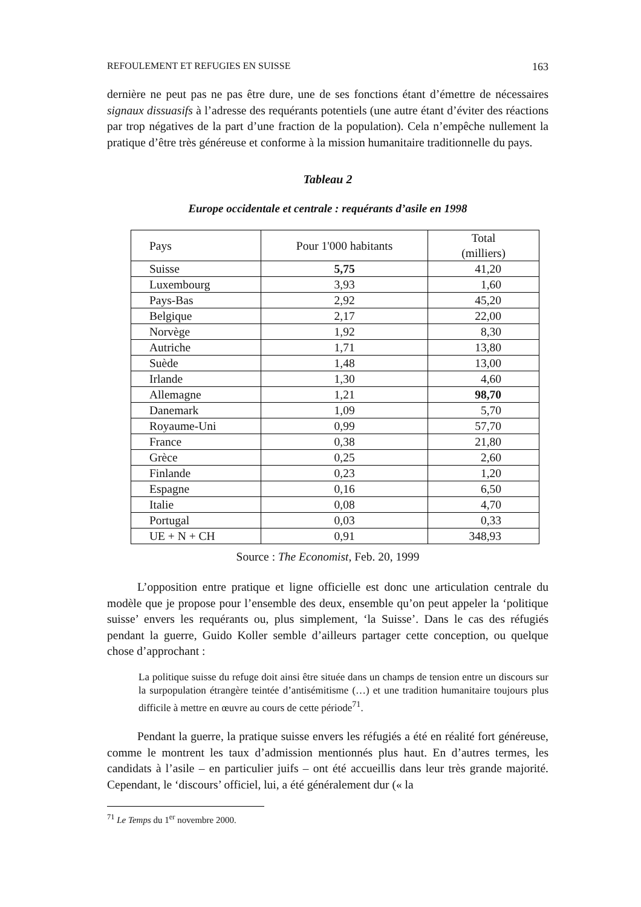REFOULEMENT ET REFUGIES EN SUISSE 163
dernière ne peut pas ne pas être dure, une de ses fonctions étant d’émettre de nécessaires signaux dissuasifs à l’adresse des requérants potentiels (une autre étant d’éviter des réactions par trop négatives de la part d’une fraction de la population). Cela n’empêche nullement la pratique d’être très généreuse et conforme à la mission humanitaire traditionnelle du pays.
Tableau 2
Europe occidentale et centrale : requérants d’asile en 1998
| Pays | Pour 1'000 habitants | Total (milliers) |
| --- | --- | --- |
| Suisse | 5,75 | 41,20 |
| Luxembourg | 3,93 | 1,60 |
| Pays-Bas | 2,92 | 45,20 |
| Belgique | 2,17 | 22,00 |
| Norvège | 1,92 | 8,30 |
| Autriche | 1,71 | 13,80 |
| Suède | 1,48 | 13,00 |
| Irlande | 1,30 | 4,60 |
| Allemagne | 1,21 | 98,70 |
| Danemark | 1,09 | 5,70 |
| Royaume-Uni | 0,99 | 57,70 |
| France | 0,38 | 21,80 |
| Grèce | 0,25 | 2,60 |
| Finlande | 0,23 | 1,20 |
| Espagne | 0,16 | 6,50 |
| Italie | 0,08 | 4,70 |
| Portugal | 0,03 | 0,33 |
| UE + N + CH | 0,91 | 348,93 |
Source : The Economist, Feb. 20, 1999
L’opposition entre pratique et ligne officielle est donc une articulation centrale du modèle que je propose pour l’ensemble des deux, ensemble qu’on peut appeler la ‘politique suisse’ envers les requérants ou, plus simplement, ‘la Suisse’. Dans le cas des réfugiés pendant la guerre, Guido Koller semble d’ailleurs partager cette conception, ou quelque chose d’approchant :
La politique suisse du refuge doit ainsi être située dans un champs de tension entre un discours sur la surpopulation étrangère teintée d’antisémitisme (…) et une tradition humanitaire toujours plus difficile à mettre en œuvre au cours de cette période<sup>71</sup>.
Pendant la guerre, la pratique suisse envers les réfugiés a été en réalité fort généreuse, comme le montrent les taux d’admission mentionnés plus haut. En d’autres termes, les candidats à l’asile – en particulier juifs – ont été accueillis dans leur très grande majorité. Cependant, le ‘discours’ officiel, lui, a été généralement dur (« la
<sup>71</sup> Le Temps du 1<sup>er</sup> novembre 2000.